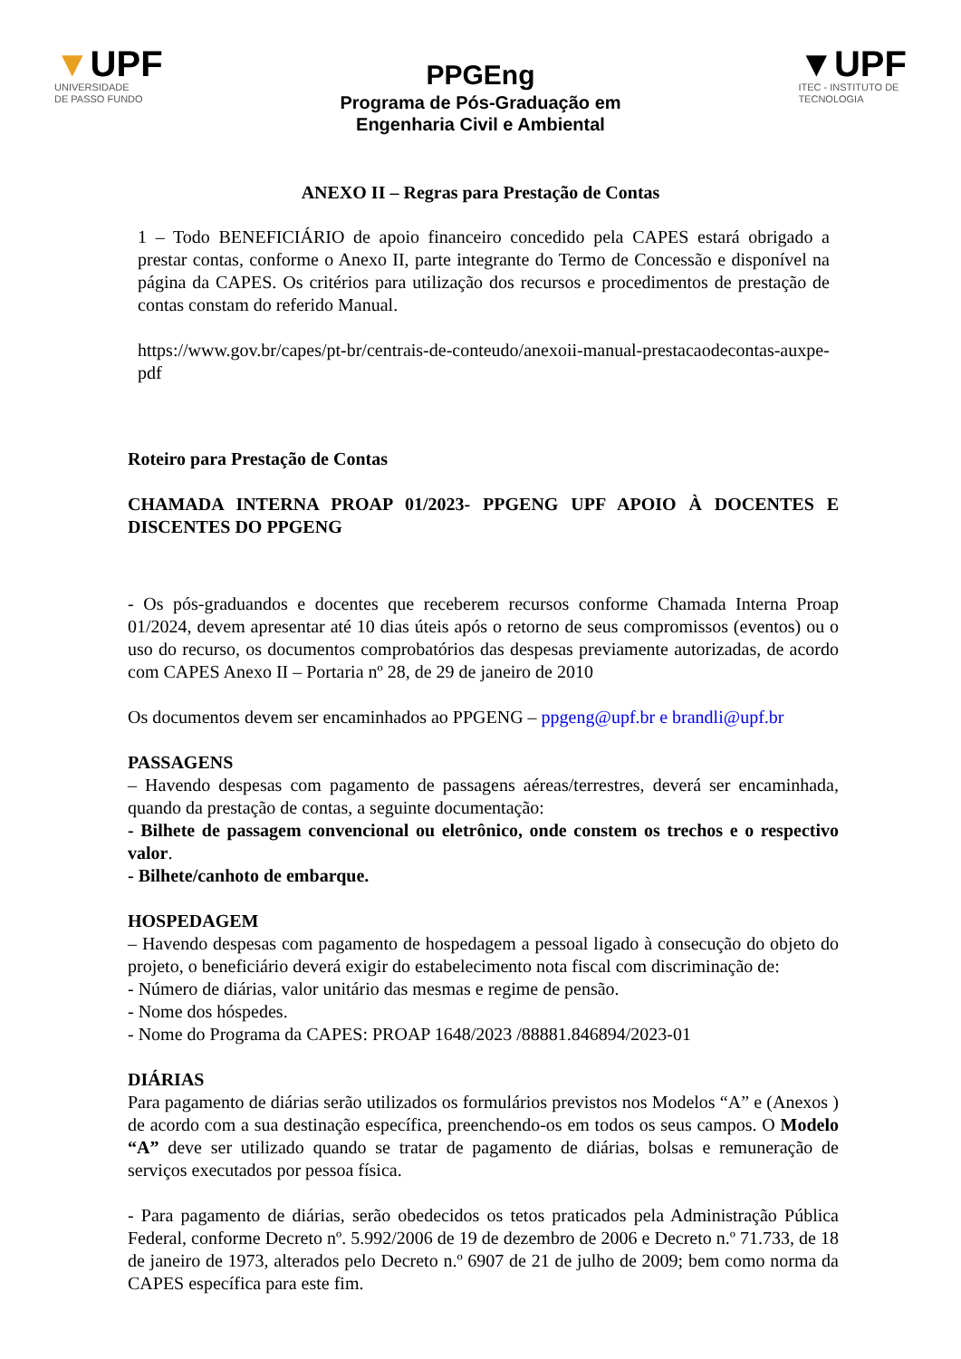▼UPF
UNIVERSIDADE
DE PASSO FUNDO
PPGEng
Programa de Pós-Graduação em
Engenharia Civil e Ambiental
▼UPF
ITEC - INSTITUTO DE
TECNOLOGIA
ANEXO II – Regras para Prestação de Contas
1 – Todo BENEFICIÁRIO de apoio financeiro concedido pela CAPES estará obrigado a prestar contas, conforme o Anexo II, parte integrante do Termo de Concessão e disponível na página da CAPES. Os critérios para utilização dos recursos e procedimentos de prestação de contas constam do referido Manual.
https://www.gov.br/capes/pt-br/centrais-de-conteudo/anexoii-manual-prestacaodecontas-auxpe-pdf
Roteiro para Prestação de Contas
CHAMADA INTERNA PROAP 01/2023- PPGENG UPF APOIO À DOCENTES E DISCENTES DO PPGENG
- Os pós-graduandos e docentes que receberem recursos conforme Chamada Interna Proap 01/2024, devem apresentar até 10 dias úteis após o retorno de seus compromissos (eventos) ou o uso do recurso, os documentos comprobatórios das despesas previamente autorizadas, de acordo com CAPES Anexo II – Portaria nº 28, de 29 de janeiro de 2010
Os documentos devem ser encaminhados ao PPGENG – ppgeng@upf.br e brandli@upf.br
PASSAGENS
– Havendo despesas com pagamento de passagens aéreas/terrestres, deverá ser encaminhada, quando da prestação de contas, a seguinte documentação:
- Bilhete de passagem convencional ou eletrônico, onde constem os trechos e o respectivo valor.
- Bilhete/canhoto de embarque.
HOSPEDAGEM
– Havendo despesas com pagamento de hospedagem a pessoal ligado à consecução do objeto do projeto, o beneficiário deverá exigir do estabelecimento nota fiscal com discriminação de:
- Número de diárias, valor unitário das mesmas e regime de pensão.
- Nome dos hóspedes.
- Nome do Programa da CAPES: PROAP 1648/2023 /88881.846894/2023-01
DIÁRIAS
Para pagamento de diárias serão utilizados os formulários previstos nos Modelos “A” e (Anexos ) de acordo com a sua destinação específica, preenchendo-os em todos os seus campos. O Modelo “A” deve ser utilizado quando se tratar de pagamento de diárias, bolsas e remuneração de serviços executados por pessoa física.
- Para pagamento de diárias, serão obedecidos os tetos praticados pela Administração Pública Federal, conforme Decreto nº. 5.992/2006 de 19 de dezembro de 2006 e Decreto n.º 71.733, de 18 de janeiro de 1973, alterados pelo Decreto n.º 6907 de 21 de julho de 2009; bem como norma da CAPES específica para este fim.